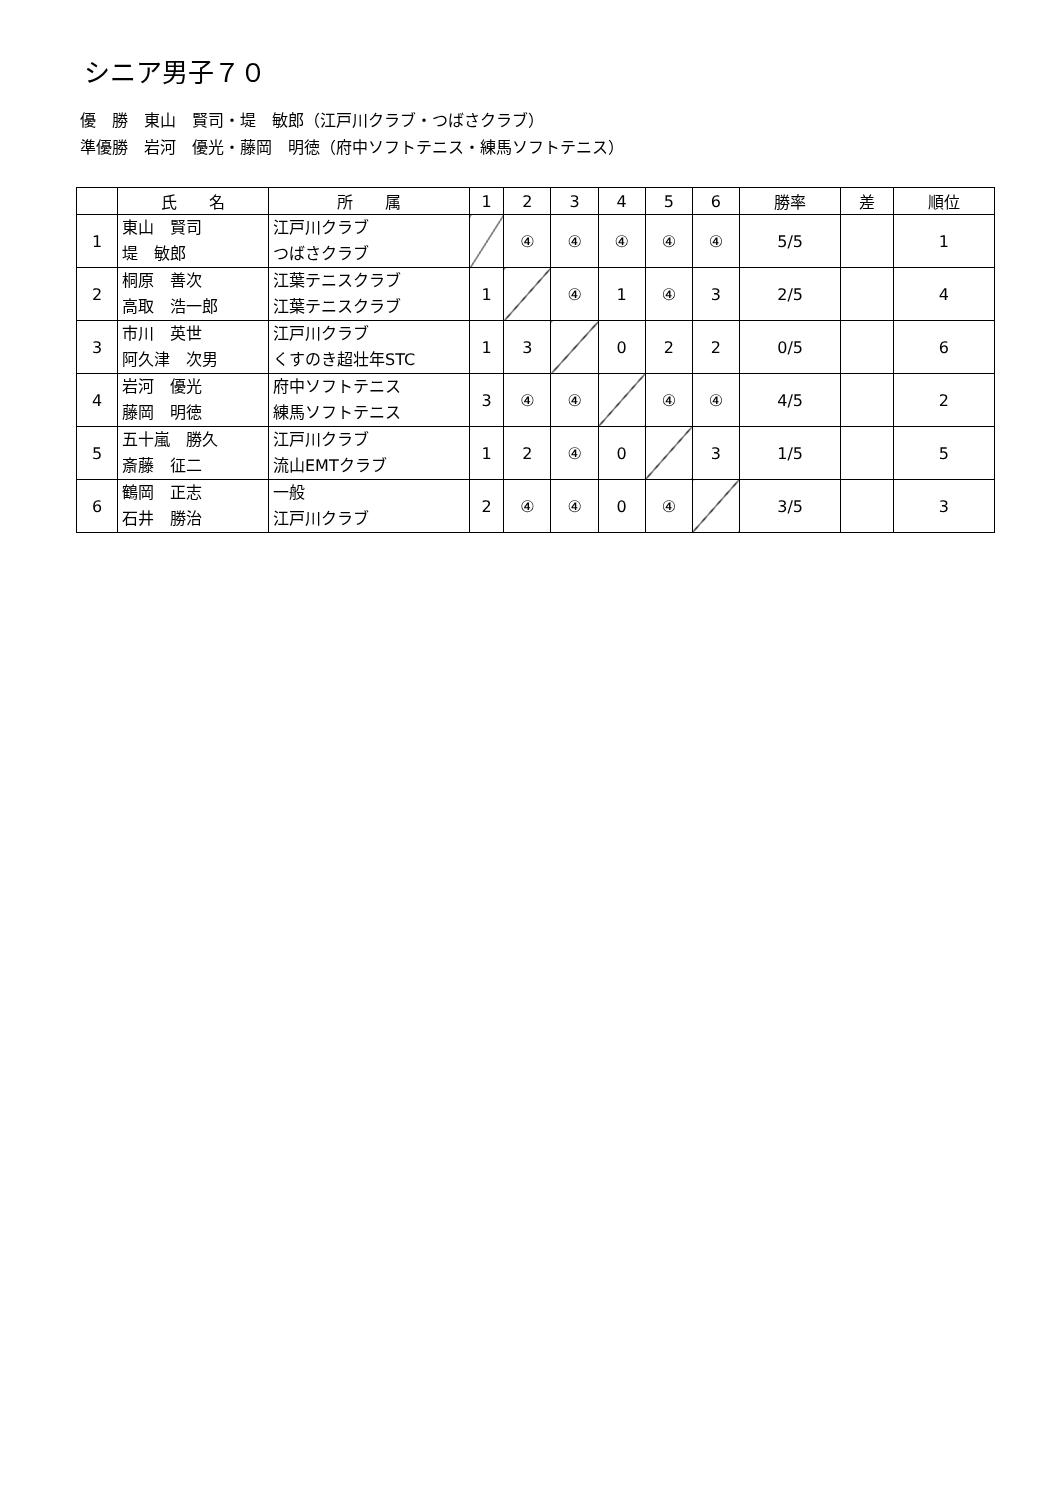シニア男子７０
優　勝　東山　賢司・堤　敏郎（江戸川クラブ・つばさクラブ）
準優勝　岩河　優光・藤岡　明徳（府中ソフトテニス・練馬ソフトテニス）
| | 氏 名 | 所 属 | 1 | 2 | 3 | 4 | 5 | 6 | 勝率 | 差 | 順位 |
| --- | --- | --- | --- | --- | --- | --- | --- | --- | --- | --- | --- |
| 1 | 東山 賢司 堤 敏郎 | 江戸川クラブ つばさクラブ | | ④ | ④ | ④ | ④ | ④ | 5/5 | | 1 |
| 2 | 桐原 善次 高取 浩一郎 | 江葉テニスクラブ 江葉テニスクラブ | 1 | | ④ | 1 | ④ | 3 | 2/5 | | 4 |
| 3 | 市川 英世 阿久津 次男 | 江戸川クラブ くすのき超壮年STC | 1 | 3 | | 0 | 2 | 2 | 0/5 | | 6 |
| 4 | 岩河 優光 藤岡 明徳 | 府中ソフトテニス 練馬ソフトテニス | 3 | ④ | ④ | | ④ | ④ | 4/5 | | 2 |
| 5 | 五十嵐 勝久 斎藤 征二 | 江戸川クラブ 流山EMTクラブ | 1 | 2 | ④ | 0 | | 3 | 1/5 | | 5 |
| 6 | 鶴岡 正志 石井 勝治 | 一般 江戸川クラブ | 2 | ④ | ④ | 0 | ④ | | 3/5 | | 3 |